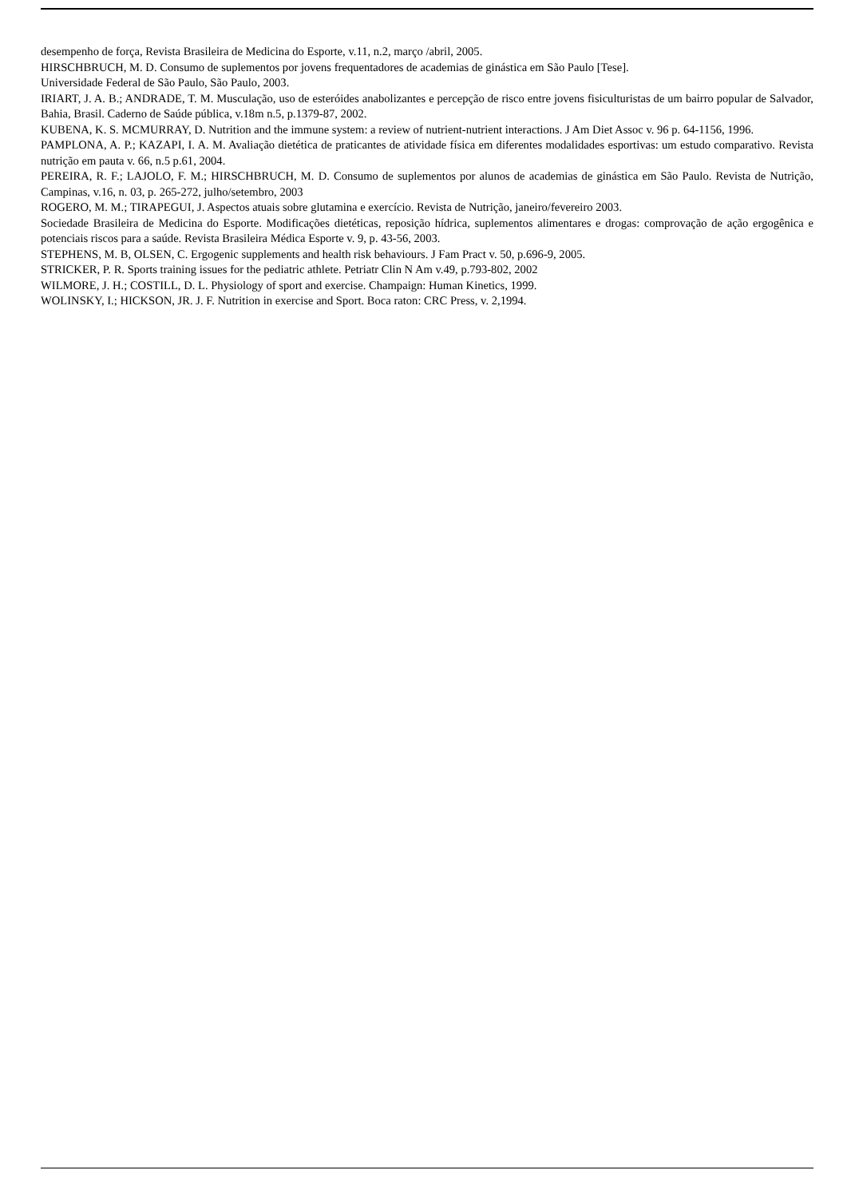desempenho de força, Revista Brasileira de Medicina do Esporte, v.11, n.2, março /abril, 2005.
HIRSCHBRUCH, M. D. Consumo de suplementos por jovens frequentadores de academias de ginástica em São Paulo [Tese].
Universidade Federal de São Paulo, São Paulo, 2003.
IRIART, J. A. B.; ANDRADE, T. M. Musculação, uso de esteróides anabolizantes e percepção de risco entre jovens fisiculturistas de um bairro popular de Salvador, Bahia, Brasil. Caderno de Saúde pública, v.18m n.5, p.1379-87, 2002.
KUBENA, K. S. MCMURRAY, D. Nutrition and the immune system: a review of nutrient-nutrient interactions. J Am Diet Assoc v. 96 p. 64-1156, 1996.
PAMPLONA, A. P.; KAZAPI, I. A. M. Avaliação dietética de praticantes de atividade física em diferentes modalidades esportivas: um estudo comparativo. Revista nutrição em pauta v. 66, n.5 p.61, 2004.
PEREIRA, R. F.; LAJOLO, F. M.; HIRSCHBRUCH, M. D. Consumo de suplementos por alunos de academias de ginástica em São Paulo. Revista de Nutrição, Campinas, v.16, n. 03, p. 265-272, julho/setembro, 2003
ROGERO, M. M.; TIRAPEGUI, J. Aspectos atuais sobre glutamina e exercício. Revista de Nutrição, janeiro/fevereiro 2003.
Sociedade Brasileira de Medicina do Esporte. Modificações dietéticas, reposição hídrica, suplementos alimentares e drogas: comprovação de ação ergogênica e potenciais riscos para a saúde. Revista Brasileira Médica Esporte v. 9, p. 43-56, 2003.
STEPHENS, M. B, OLSEN, C. Ergogenic supplements and health risk behaviours. J Fam Pract v. 50, p.696-9, 2005.
STRICKER, P. R. Sports training issues for the pediatric athlete. Petriatr Clin N Am v.49, p.793-802, 2002
WILMORE, J. H.; COSTILL, D. L. Physiology of sport and exercise. Champaign: Human Kinetics, 1999.
WOLINSKY, I.; HICKSON, JR. J. F. Nutrition in exercise and Sport. Boca raton: CRC Press, v. 2,1994.